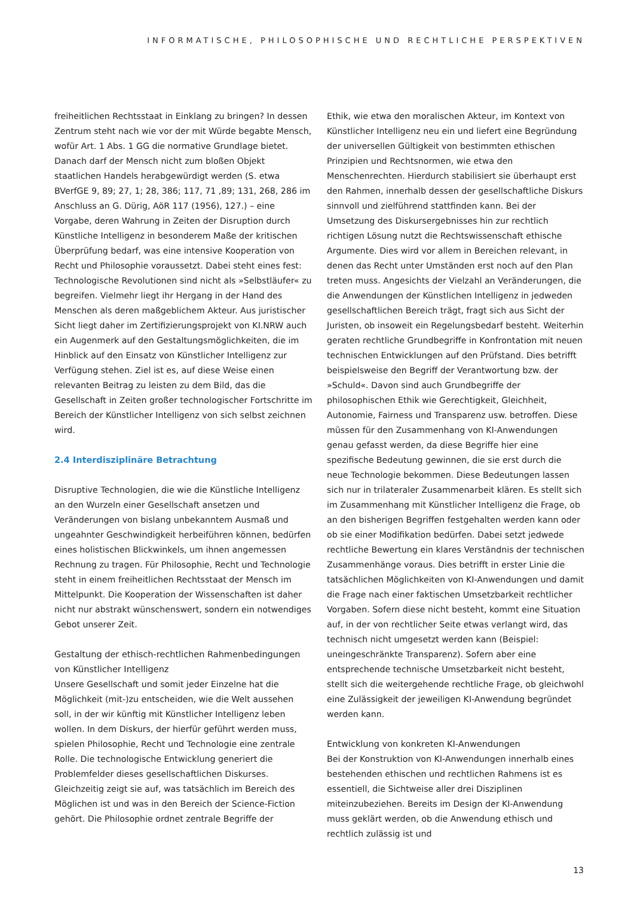INFORMATISCHE, PHILOSOPHISCHE UND RECHTLICHE PERSPEKTIVEN
freiheitlichen Rechtsstaat in Einklang zu bringen? In dessen Zentrum steht nach wie vor der mit Würde begabte Mensch, wofür Art. 1 Abs. 1 GG die normative Grundlage bietet. Danach darf der Mensch nicht zum bloßen Objekt staatlichen Handels herabgewürdigt werden (S. etwa BVerfGE 9, 89; 27, 1; 28, 386; 117, 71 ,89; 131, 268, 286 im Anschluss an G. Dürig, AöR 117 (1956), 127.) – eine Vorgabe, deren Wahrung in Zeiten der Disruption durch Künstliche Intelligenz in besonderem Maße der kritischen Überprüfung bedarf, was eine intensive Kooperation von Recht und Philosophie voraussetzt. Dabei steht eines fest: Technologische Revolutionen sind nicht als »Selbstläufer« zu begreifen. Vielmehr liegt ihr Hergang in der Hand des Menschen als deren maßgeblichem Akteur. Aus juristischer Sicht liegt daher im Zertifizierungsprojekt von KI.NRW auch ein Augenmerk auf den Gestaltungsmöglichkeiten, die im Hinblick auf den Einsatz von Künstlicher Intelligenz zur Verfügung stehen. Ziel ist es, auf diese Weise einen relevanten Beitrag zu leisten zu dem Bild, das die Gesellschaft in Zeiten großer technologischer Fortschritte im Bereich der Künstlicher Intelligenz von sich selbst zeichnen wird.
2.4 Interdisziplinäre Betrachtung
Disruptive Technologien, die wie die Künstliche Intelligenz an den Wurzeln einer Gesellschaft ansetzen und Veränderungen von bislang unbekanntem Ausmaß und ungeahnter Geschwindigkeit herbeiführen können, bedürfen eines holistischen Blickwinkels, um ihnen angemessen Rechnung zu tragen. Für Philosophie, Recht und Technologie steht in einem freiheitlichen Rechtsstaat der Mensch im Mittelpunkt. Die Kooperation der Wissenschaften ist daher nicht nur abstrakt wünschenswert, sondern ein notwendiges Gebot unserer Zeit.
Gestaltung der ethisch-rechtlichen Rahmenbedingungen von Künstlicher Intelligenz
Unsere Gesellschaft und somit jeder Einzelne hat die Möglichkeit (mit-)zu entscheiden, wie die Welt aussehen soll, in der wir künftig mit Künstlicher Intelligenz leben wollen. In dem Diskurs, der hierfür geführt werden muss, spielen Philosophie, Recht und Technologie eine zentrale Rolle. Die technologische Entwicklung generiert die Problemfelder dieses gesellschaftlichen Diskurses. Gleichzeitig zeigt sie auf, was tatsächlich im Bereich des Möglichen ist und was in den Bereich der Science-Fiction gehört. Die Philosophie ordnet zentrale Begriffe der
Ethik, wie etwa den moralischen Akteur, im Kontext von Künstlicher Intelligenz neu ein und liefert eine Begründung der universellen Gültigkeit von bestimmten ethischen Prinzipien und Rechtsnormen, wie etwa den Menschenrechten. Hierdurch stabilisiert sie überhaupt erst den Rahmen, innerhalb dessen der gesellschaftliche Diskurs sinnvoll und zielführend stattfinden kann. Bei der Umsetzung des Diskursergebnisses hin zur rechtlich richtigen Lösung nutzt die Rechtswissenschaft ethische Argumente. Dies wird vor allem in Bereichen relevant, in denen das Recht unter Umständen erst noch auf den Plan treten muss. Angesichts der Vielzahl an Veränderungen, die die Anwendungen der Künstlichen Intelligenz in jedweden gesellschaftlichen Bereich trägt, fragt sich aus Sicht der Juristen, ob insoweit ein Regelungsbedarf besteht. Weiterhin geraten rechtliche Grundbegriffe in Konfrontation mit neuen technischen Entwicklungen auf den Prüfstand. Dies betrifft beispielsweise den Begriff der Verantwortung bzw. der »Schuld«. Davon sind auch Grundbegriffe der philosophischen Ethik wie Gerechtigkeit, Gleichheit, Autonomie, Fairness und Transparenz usw. betroffen. Diese müssen für den Zusammenhang von KI-Anwendungen genau gefasst werden, da diese Begriffe hier eine spezifische Bedeutung gewinnen, die sie erst durch die neue Technologie bekommen. Diese Bedeutungen lassen sich nur in trilateraler Zusammenarbeit klären. Es stellt sich im Zusammenhang mit Künstlicher Intelligenz die Frage, ob an den bisherigen Begriffen festgehalten werden kann oder ob sie einer Modifikation bedürfen. Dabei setzt jedwede rechtliche Bewertung ein klares Verständnis der technischen Zusammenhänge voraus. Dies betrifft in erster Linie die tatsächlichen Möglichkeiten von KI-Anwendungen und damit die Frage nach einer faktischen Umsetzbarkeit rechtlicher Vorgaben. Sofern diese nicht besteht, kommt eine Situation auf, in der von rechtlicher Seite etwas verlangt wird, das technisch nicht umgesetzt werden kann (Beispiel: uneingeschränkte Transparenz). Sofern aber eine entsprechende technische Umsetzbarkeit nicht besteht, stellt sich die weitergehende rechtliche Frage, ob gleichwohl eine Zulässigkeit der jeweiligen KI-Anwendung begründet werden kann.
Entwicklung von konkreten KI-Anwendungen
Bei der Konstruktion von KI-Anwendungen innerhalb eines bestehenden ethischen und rechtlichen Rahmens ist es essentiell, die Sichtweise aller drei Disziplinen miteinzubeziehen. Bereits im Design der KI-Anwendung muss geklärt werden, ob die Anwendung ethisch und rechtlich zulässig ist und
13